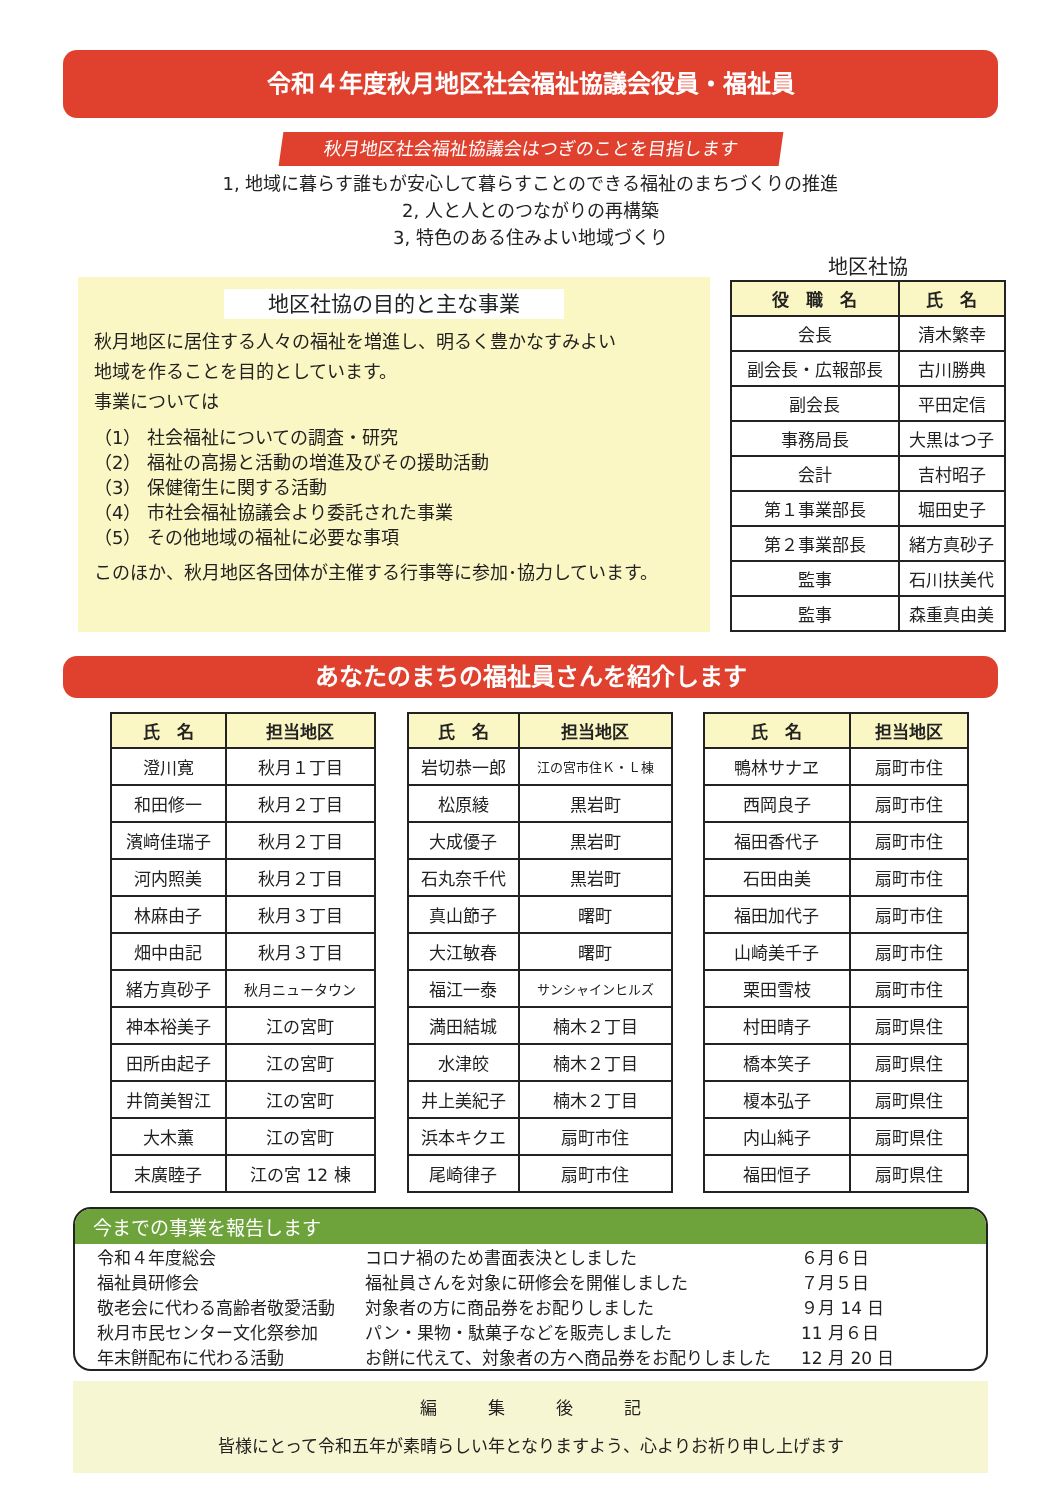令和４年度秋月地区社会福祉協議会役員・福祉員
秋月地区社会福祉協議会はつぎのことを目指します
1, 地域に暮らす誰もが安心して暮らすことのできる福祉のまちづくりの推進
2, 人と人とのつながりの再構築
3, 特色のある住みよい地域づくり
地区社協の目的と主な事業
秋月地区に居住する人々の福祉を増進し、明るく豊かなすみよい
地域を作ることを目的としています。
事業については
（1） 社会福祉についての調査・研究
（2） 福祉の高揚と活動の増進及びその援助活動
（3） 保健衛生に関する活動
（4） 市社会福祉協議会より委託された事業
（5） その他地域の福祉に必要な事項
このほか、秋月地区各団体が主催する行事等に参加･協力しています。
地区社協
| 役 職 名 | 氏 名 |
| --- | --- |
| 会長 | 清木繁幸 |
| 副会長・広報部長 | 古川勝典 |
| 副会長 | 平田定信 |
| 事務局長 | 大黒はつ子 |
| 会計 | 吉村昭子 |
| 第１事業部長 | 堀田史子 |
| 第２事業部長 | 緒方真砂子 |
| 監事 | 石川扶美代 |
| 監事 | 森重真由美 |
あなたのまちの福祉員さんを紹介します
| 氏 名 | 担当地区 |
| --- | --- |
| 澄川寛 | 秋月１丁目 |
| 和田修一 | 秋月２丁目 |
| 濱﨑佳瑞子 | 秋月２丁目 |
| 河内照美 | 秋月２丁目 |
| 林麻由子 | 秋月３丁目 |
| 畑中由記 | 秋月３丁目 |
| 緒方真砂子 | 秋月ニュータウン |
| 神本裕美子 | 江の宮町 |
| 田所由起子 | 江の宮町 |
| 井筒美智江 | 江の宮町 |
| 大木薫 | 江の宮町 |
| 末廣睦子 | 江の宮 12 棟 |
| 氏 名 | 担当地区 |
| --- | --- |
| 岩切恭一郎 | 江の宮市住Ｋ・Ｌ棟 |
| 松原綾 | 黒岩町 |
| 大成優子 | 黒岩町 |
| 石丸奈千代 | 黒岩町 |
| 真山節子 | 曙町 |
| 大江敏春 | 曙町 |
| 福江一泰 | サンシャインヒルズ |
| 満田結城 | 楠木２丁目 |
| 水津皎 | 楠木２丁目 |
| 井上美紀子 | 楠木２丁目 |
| 浜本キクエ | 扇町市住 |
| 尾崎律子 | 扇町市住 |
| 氏 名 | 担当地区 |
| --- | --- |
| 鴨林サナヱ | 扇町市住 |
| 西岡良子 | 扇町市住 |
| 福田香代子 | 扇町市住 |
| 石田由美 | 扇町市住 |
| 福田加代子 | 扇町市住 |
| 山崎美千子 | 扇町市住 |
| 栗田雪枝 | 扇町市住 |
| 村田晴子 | 扇町県住 |
| 橋本笑子 | 扇町県住 |
| 榎本弘子 | 扇町県住 |
| 内山純子 | 扇町県住 |
| 福田恒子 | 扇町県住 |
今までの事業を報告します
| 令和４年度総会 | コロナ禍のため書面表決としました | ６月６日 |
| 福祉員研修会 | 福祉員さんを対象に研修会を開催しました | ７月５日 |
| 敬老会に代わる高齢者敬愛活動 | 対象者の方に商品券をお配りしました | ９月 14 日 |
| 秋月市民センター文化祭参加 | パン・果物・駄菓子などを販売しました | 11 月６日 |
| 年末餅配布に代わる活動 | お餅に代えて、対象者の方へ商品券をお配りしました | 12 月 20 日 |
編　　　集　　　後　　　記
皆様にとって令和五年が素晴らしい年となりますよう、心よりお祈り申し上げます